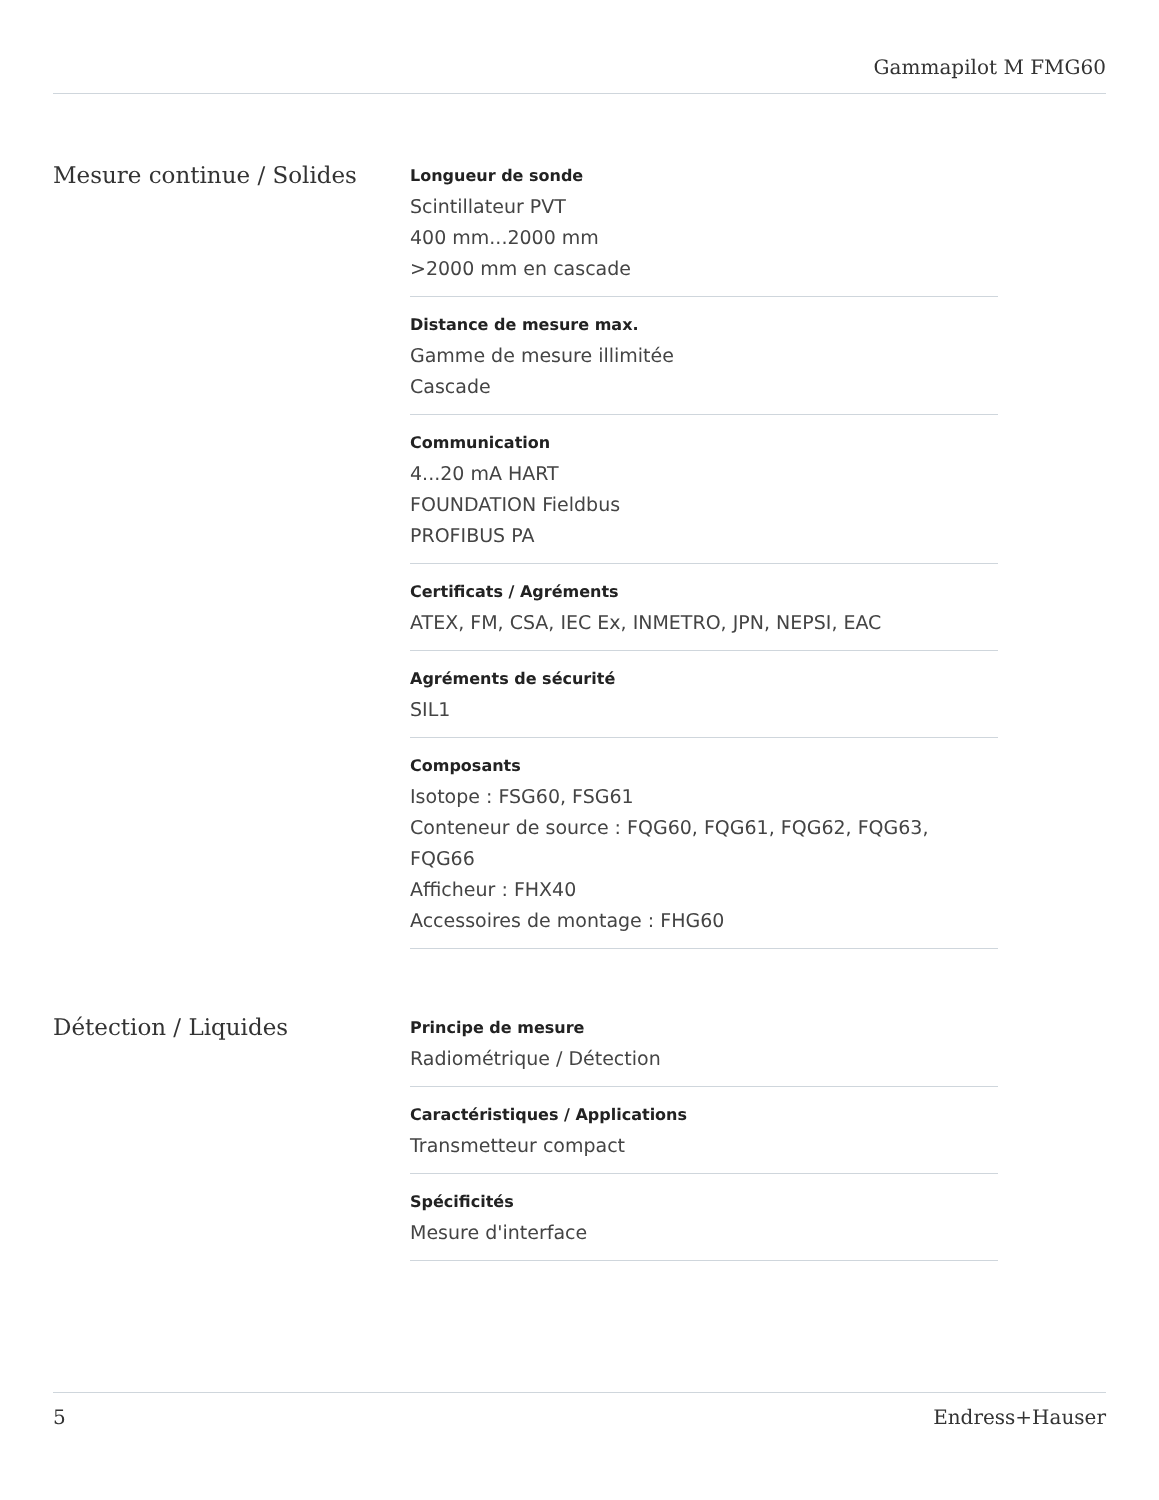Gammapilot M FMG60
Mesure continue / Solides
Longueur de sonde
Scintillateur PVT
400 mm...2000 mm
>2000 mm en cascade
Distance de mesure max.
Gamme de mesure illimitée
Cascade
Communication
4...20 mA HART
FOUNDATION Fieldbus
PROFIBUS PA
Certificats / Agréments
ATEX, FM, CSA, IEC Ex, INMETRO, JPN, NEPSI, EAC
Agréments de sécurité
SIL1
Composants
Isotope : FSG60, FSG61
Conteneur de source : FQG60, FQG61, FQG62, FQG63, FQG66
Afficheur : FHX40
Accessoires de montage : FHG60
Détection / Liquides
Principe de mesure
Radiométrique / Détection
Caractéristiques / Applications
Transmetteur compact
Spécificités
Mesure d'interface
5 Endress+Hauser